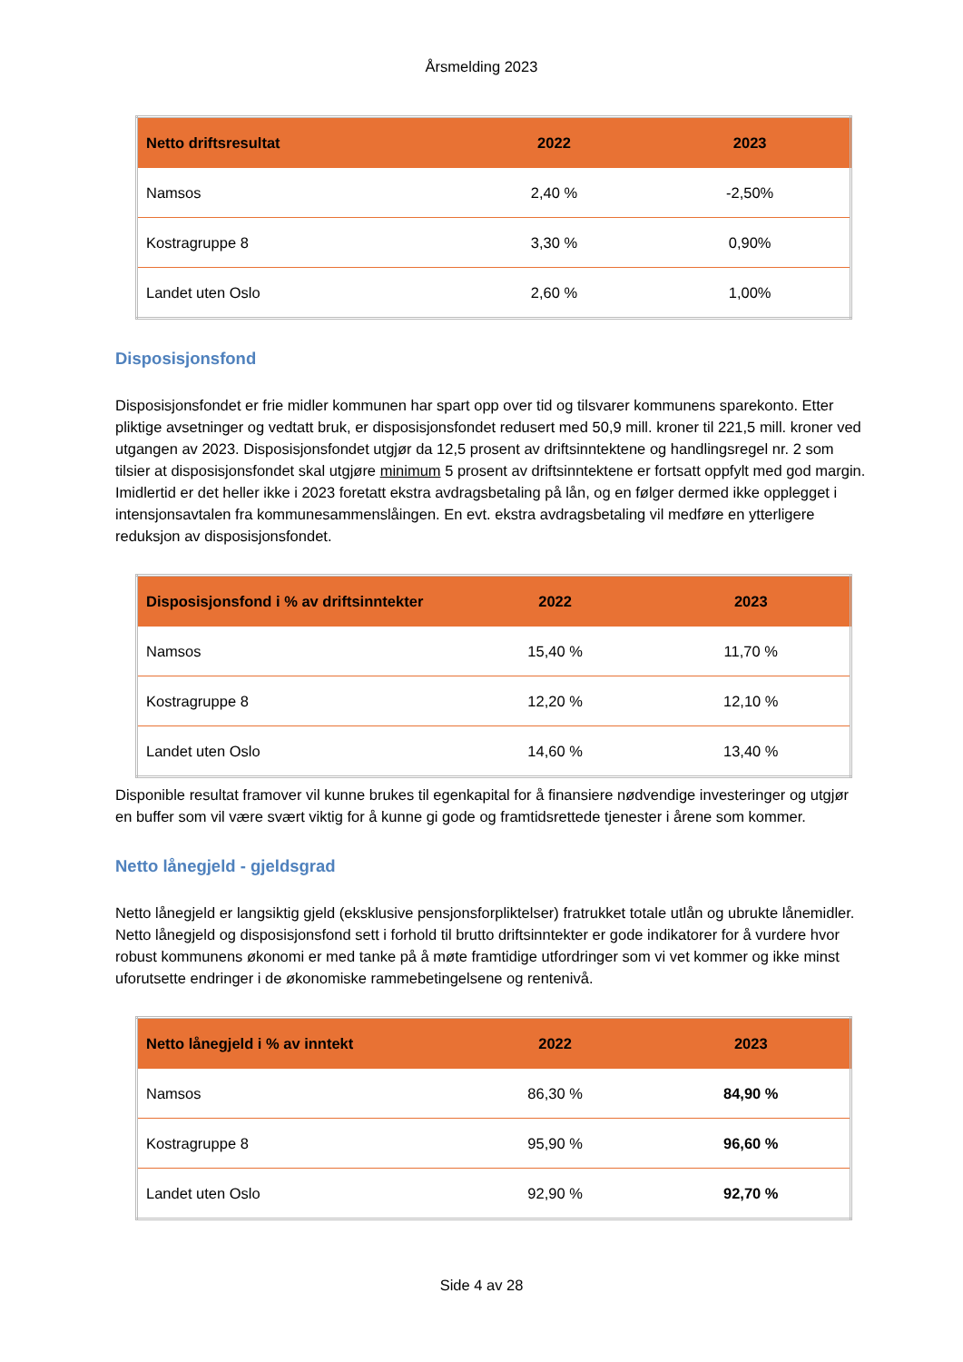Årsmelding 2023
| Netto driftsresultat | 2022 | 2023 |
| --- | --- | --- |
| Namsos | 2,40 % | -2,50% |
| Kostragruppe 8 | 3,30 % | 0,90% |
| Landet uten Oslo | 2,60 % | 1,00% |
Disposisjonsfond
Disposisjonsfondet er frie midler kommunen har spart opp over tid og tilsvarer kommunens sparekonto. Etter pliktige avsetninger og vedtatt bruk, er disposisjonsfondet redusert med 50,9 mill. kroner til 221,5 mill. kroner ved utgangen av 2023. Disposisjonsfondet utgjør da 12,5 prosent av driftsinntektene og handlingsregel nr. 2 som tilsier at disposisjonsfondet skal utgjøre minimum 5 prosent av driftsinntektene er fortsatt oppfylt med god margin. Imidlertid er det heller ikke i 2023 foretatt ekstra avdragsbetaling på lån, og en følger dermed ikke opplegget i intensjonsavtalen fra kommunesammenslåingen. En evt. ekstra avdragsbetaling vil medføre en ytterligere reduksjon av disposisjonsfondet.
| Disposisjonsfond i % av driftsinntekter | 2022 | 2023 |
| --- | --- | --- |
| Namsos | 15,40 % | 11,70 % |
| Kostragruppe 8 | 12,20 % | 12,10 % |
| Landet uten Oslo | 14,60 % | 13,40 % |
Disponible resultat framover vil kunne brukes til egenkapital for å finansiere nødvendige investeringer og utgjør en buffer som vil være svært viktig for å kunne gi gode og framtidsrettede tjenester i årene som kommer.
Netto lånegjeld - gjeldsgrad
Netto lånegjeld er langsiktig gjeld (eksklusive pensjonsforpliktelser) fratrukket totale utlån og ubrukte lånemidler. Netto lånegjeld og disposisjonsfond sett i forhold til brutto driftsinntekter er gode indikatorer for å vurdere hvor robust kommunens økonomi er med tanke på å møte framtidige utfordringer som vi vet kommer og ikke minst uforutsette endringer i de økonomiske rammebetingelsene og rentenivå.
| Netto lånegjeld i % av inntekt | 2022 | 2023 |
| --- | --- | --- |
| Namsos | 86,30 % | 84,90 % |
| Kostragruppe 8 | 95,90 % | 96,60 % |
| Landet uten Oslo | 92,90 % | 92,70 % |
Side 4 av 28